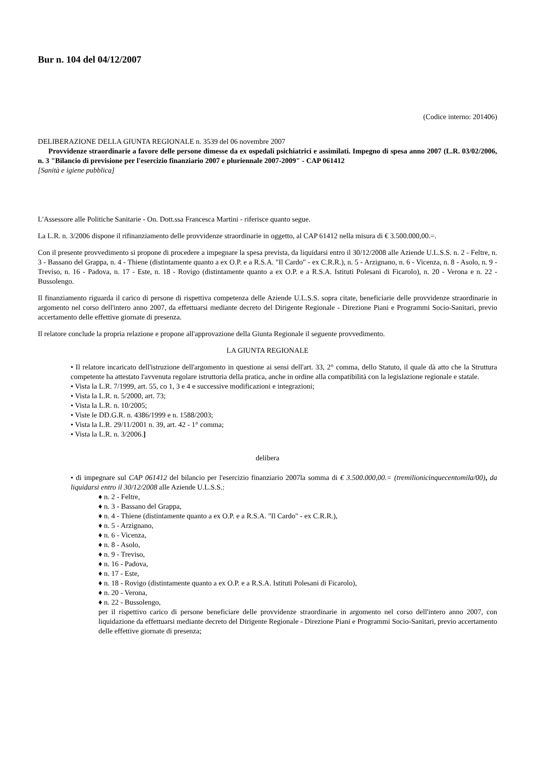Bur n. 104 del 04/12/2007
(Codice interno: 201406)
DELIBERAZIONE DELLA GIUNTA REGIONALE n. 3539 del 06 novembre 2007
Provvidenze straordinarie a favore delle persone dimesse da ex ospedali psichiatrici e assimilati. Impegno di spesa anno 2007 (L.R. 03/02/2006, n. 3 "Bilancio di previsione per l'esercizio finanziario 2007 e pluriennale 2007-2009" - CAP 061412
[Sanità e igiene pubblica]
L'Assessore alle Politiche Sanitarie - On. Dott.ssa Francesca Martini - riferisce quanto segue.
La L.R. n. 3/2006 dispone il rifinanziamento delle provvidenze straordinarie in oggetto, al CAP 61412 nella misura di € 3.500.000,00.=.
Con il presente provvedimento si propone di procedere a impegnare la spesa prevista, da liquidarsi entro il 30/12/2008 alle Aziende U.L.S.S. n. 2 - Feltre, n. 3 - Bassano del Grappa, n. 4 - Thiene (distintamente quanto a ex O.P. e a R.S.A. "Il Cardo" - ex C.R.R.), n. 5 - Arzignano, n. 6 - Vicenza, n. 8 - Asolo, n. 9 - Treviso, n. 16 - Padova, n. 17 - Este, n. 18 - Rovigo (distintamente quanto a ex O.P. e a R.S.A. Istituti Polesani di Ficarolo), n. 20 - Verona e n. 22 - Bussolengo.
Il finanziamento riguarda il carico di persone di rispettiva competenza delle Aziende U.L.S.S. sopra citate, beneficiarie delle provvidenze straordinarie in argomento nel corso dell'intero anno 2007, da effettuarsi mediante decreto del Dirigente Regionale - Direzione Piani e Programmi Socio-Sanitari, previo accertamento delle effettive giornate di presenza.
Il relatore conclude la propria relazione e propone all'approvazione della Giunta Regionale il seguente provvedimento.
LA GIUNTA REGIONALE
• Il relatore incaricato dell'istruzione dell'argomento in questione ai sensi dell'art. 33, 2° comma, dello Statuto, il quale dà atto che la Struttura competente ha attestato l'avvenuta regolare istruttoria della pratica, anche in ordine alla compatibilità con la legislazione regionale e statale.
• Vista la L.R. 7/1999, art. 55, co 1, 3 e 4 e successive modificazioni e integrazioni;
• Vista la L.R. n. 5/2000, art. 73;
• Vista la L.R. n. 10/2005;
• Viste le DD.G.R. n. 4386/1999 e n. 1588/2003;
• Vista la L.R. 29/11/2001 n. 39, art. 42 - 1° comma;
• Vista la L.R. n. 3/2006.]
delibera
• di impegnare sul CAP 061412 del bilancio per l'esercizio finanziario 2007la somma di € 3.500.000,00.= (tremilionicinquecentomila/00), da liquidarsi entro il 30/12/2008 alle Aziende U.L.S.S.:
♦ n. 2 - Feltre,
♦ n. 3 - Bassano del Grappa,
♦ n. 4 - Thiene (distintamente quanto a ex O.P. e a R.S.A. "Il Cardo" - ex C.R.R.),
♦ n. 5 - Arzignano,
♦ n. 6 - Vicenza,
♦ n. 8 - Asolo,
♦ n. 9 - Treviso,
♦ n. 16 - Padova,
♦ n. 17 - Este,
♦ n. 18 - Rovigo (distintamente quanto a ex O.P. e a R.S.A. Istituti Polesani di Ficarolo),
♦ n. 20 - Verona,
♦ n. 22 - Bussolengo,
per il rispettivo carico di persone beneficiare delle provvidenze straordinarie in argomento nel corso dell'intero anno 2007, con liquidazione da effettuarsi mediante decreto del Dirigente Regionale - Direzione Piani e Programmi Socio-Sanitari, previo accertamento delle effettive giornate di presenza;